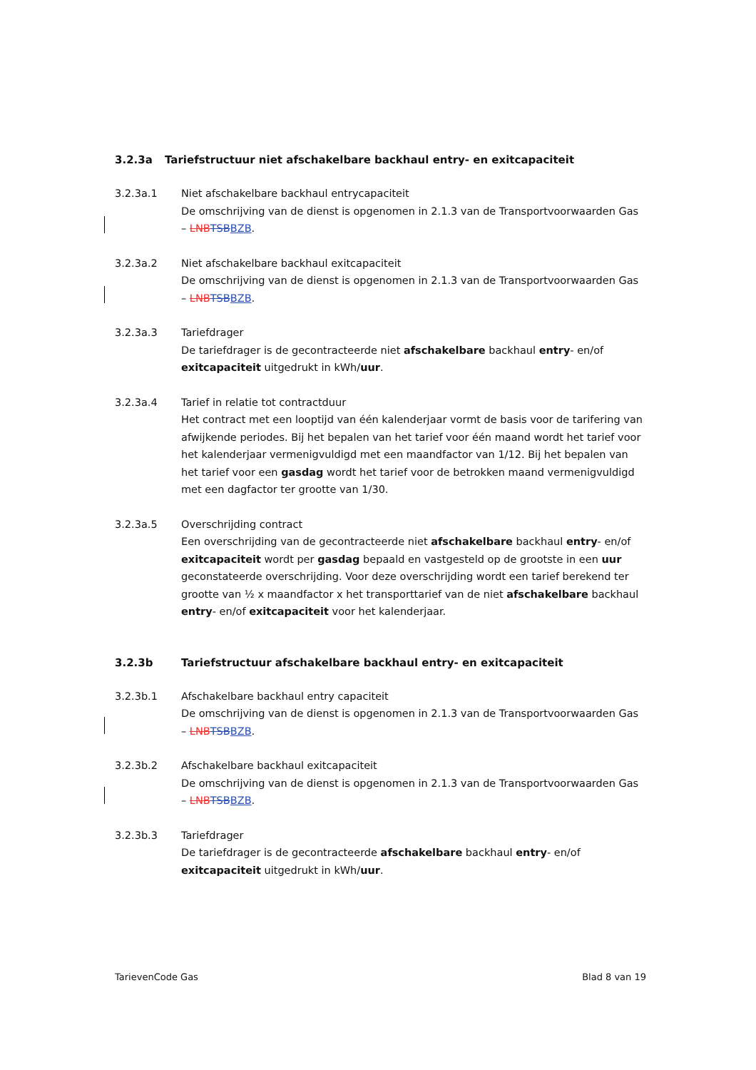3.2.3a Tariefstructuur niet afschakelbare backhaul entry- en exitcapaciteit
3.2.3a.1 Niet afschakelbare backhaul entrycapaciteit
De omschrijving van de dienst is opgenomen in 2.1.3 van de Transportvoorwaarden Gas – LNB TSB BZB.
3.2.3a.2 Niet afschakelbare backhaul exitcapaciteit
De omschrijving van de dienst is opgenomen in 2.1.3 van de Transportvoorwaarden Gas – LNB TSB BZB.
3.2.3a.3 Tariefdrager
De tariefdrager is de gecontracteerde niet afschakelbare backhaul entry- en/of exitcapaciteit uitgedrukt in kWh/uur.
3.2.3a.4 Tarief in relatie tot contractduur
Het contract met een looptijd van één kalenderjaar vormt de basis voor de tarifering van afwijkende periodes. Bij het bepalen van het tarief voor één maand wordt het tarief voor het kalenderjaar vermenigvuldigd met een maandfactor van 1/12. Bij het bepalen van het tarief voor een gasdag wordt het tarief voor de betrokken maand vermenigvuldigd met een dagfactor ter grootte van 1/30.
3.2.3a.5 Overschrijding contract
Een overschrijding van de gecontracteerde niet afschakelbare backhaul entry- en/of exitcapaciteit wordt per gasdag bepaald en vastgesteld op de grootste in een uur geconstateerde overschrijding. Voor deze overschrijding wordt een tarief berekend ter grootte van ½ x maandfactor x het transporttarief van de niet afschakelbare backhaul entry- en/of exitcapaciteit voor het kalenderjaar.
3.2.3b Tariefstructuur afschakelbare backhaul entry- en exitcapaciteit
3.2.3b.1 Afschakelbare backhaul entry capaciteit
De omschrijving van de dienst is opgenomen in 2.1.3 van de Transportvoorwaarden Gas – LNB TSB BZB.
3.2.3b.2 Afschakelbare backhaul exitcapaciteit
De omschrijving van de dienst is opgenomen in 2.1.3 van de Transportvoorwaarden Gas – LNB TSB BZB.
3.2.3b.3 Tariefdrager
De tariefdrager is de gecontracteerde afschakelbare backhaul entry- en/of exitcapaciteit uitgedrukt in kWh/uur.
TarievenCode Gas Blad 8 van 19